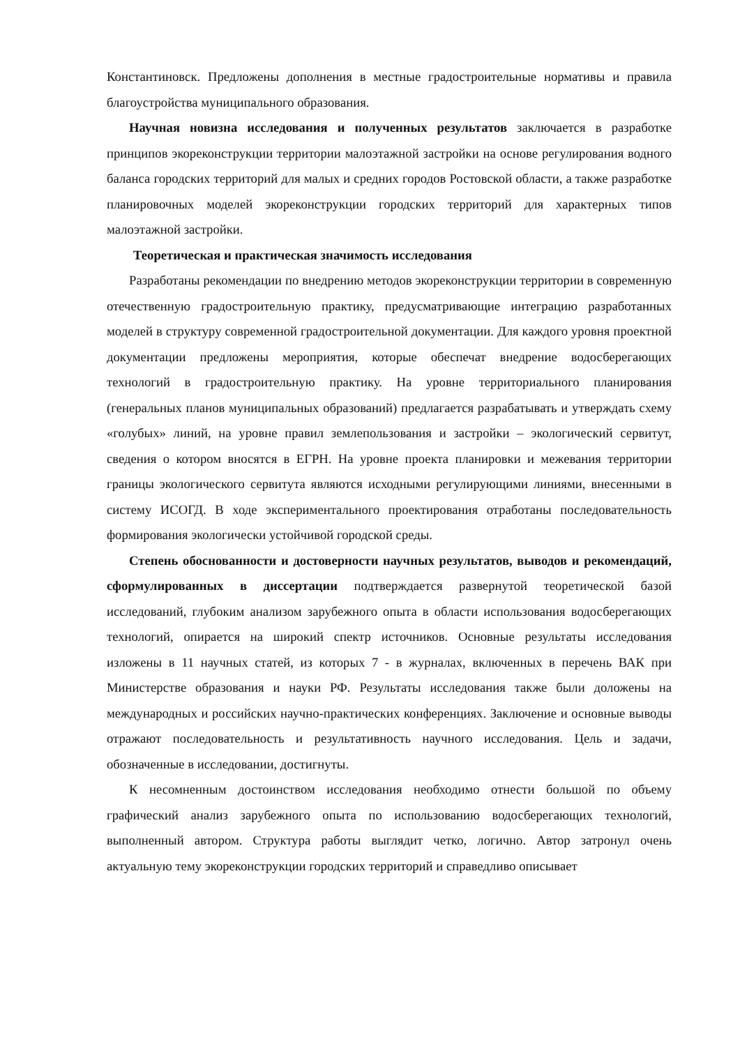Константиновск. Предложены дополнения в местные градостроительные нормативы и правила благоустройства муниципального образования.
Научная новизна исследования и полученных результатов заключается в разработке принципов экореконструкции территории малоэтажной застройки на основе регулирования водного баланса городских территорий для малых и средних городов Ростовской области, а также разработке планировочных моделей экореконструкции городских территорий для характерных типов малоэтажной застройки.
Теоретическая и практическая значимость исследования
Разработаны рекомендации по внедрению методов экореконструкции территории в современную отечественную градостроительную практику, предусматривающие интеграцию разработанных моделей в структуру современной градостроительной документации. Для каждого уровня проектной документации предложены мероприятия, которые обеспечат внедрение водосберегающих технологий в градостроительную практику. На уровне территориального планирования (генеральных планов муниципальных образований) предлагается разрабатывать и утверждать схему «голубых» линий, на уровне правил землепользования и застройки – экологический сервитут, сведения о котором вносятся в ЕГРН. На уровне проекта планировки и межевания территории границы экологического сервитута являются исходными регулирующими линиями, внесенными в систему ИСОГД. В ходе экспериментального проектирования отработаны последовательность формирования экологически устойчивой городской среды.
Степень обоснованности и достоверности научных результатов, выводов и рекомендаций, сформулированных в диссертации подтверждается развернутой теоретической базой исследований, глубоким анализом зарубежного опыта в области использования водосберегающих технологий, опирается на широкий спектр источников. Основные результаты исследования изложены в 11 научных статей, из которых 7 - в журналах, включенных в перечень ВАК при Министерстве образования и науки РФ. Результаты исследования также были доложены на международных и российских научно-практических конференциях. Заключение и основные выводы отражают последовательность и результативность научного исследования. Цель и задачи, обозначенные в исследовании, достигнуты.
К несомненным достоинством исследования необходимо отнести большой по объему графический анализ зарубежного опыта по использованию водосберегающих технологий, выполненный автором. Структура работы выглядит четко, логично. Автор затронул очень актуальную тему экореконструкции городских территорий и справедливо описывает